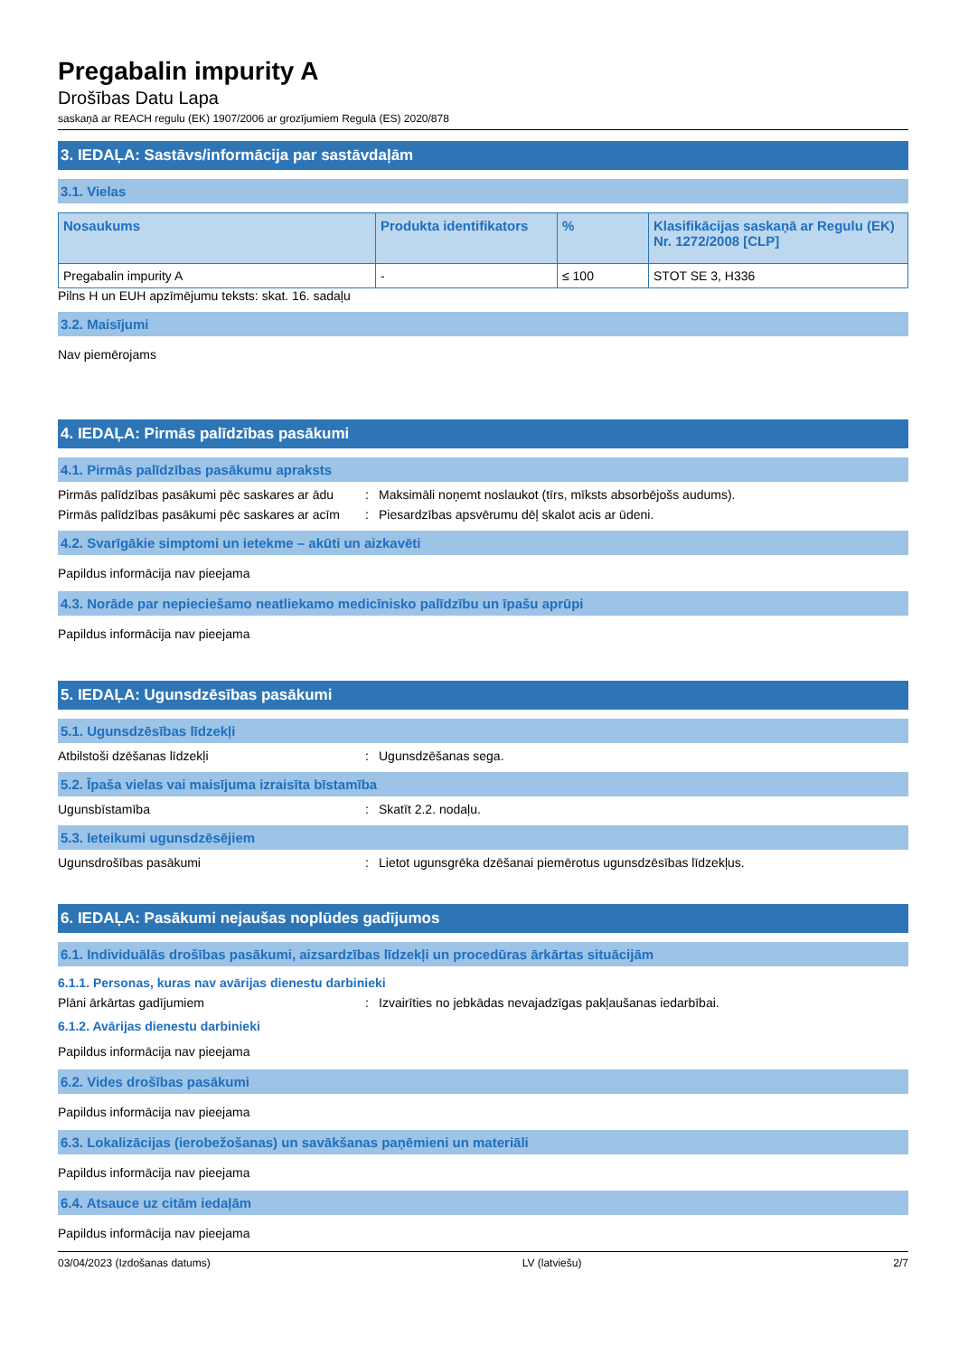Pregabalin impurity A
Drošības Datu Lapa
saskaņā ar REACH regulu (EK) 1907/2006 ar grozījumiem Regulā (ES) 2020/878
3. IEDAĻA: Sastāvs/informācija par sastāvdaļām
3.1. Vielas
| Nosaukums | Produkta identifikators | % | Klasifikācijas saskaņā ar Regulu (EK) Nr. 1272/2008 [CLP] |
| --- | --- | --- | --- |
| Pregabalin impurity A | - | ≤ 100 | STOT SE 3, H336 |
Pilns H un EUH apzīmējumu teksts: skat. 16. sadaļu
3.2. Maisījumi
Nav piemērojams
4. IEDAĻA: Pirmās palīdzības pasākumi
4.1. Pirmās palīdzības pasākumu apraksts
Pirmās palīdzības pasākumi pēc saskares ar ādu: Maksimāli noņemt noslaukot (tīrs, mīksts absorbējošs audums).
Pirmās palīdzības pasākumi pēc saskares ar acīm: Piesardzības apsvērumu dēļ skalot acis ar ūdeni.
4.2. Svarīgākie simptomi un ietekme – akūti un aizkavēti
Papildus informācija nav pieejama
4.3. Norāde par nepieciešamo neatliekamo medicīnisko palīdzību un īpašu aprūpi
Papildus informācija nav pieejama
5. IEDAĻA: Ugunsdzēsības pasākumi
5.1. Ugunsdzēsības līdzekļi
Atbilstoši dzēšanas līdzekļi: Ugunsdzēšanas sega.
5.2. Īpaša vielas vai maisījuma izraisīta bīstamība
Ugunsbīstamība: Skatīt 2.2. nodaļu.
5.3. Ieteikumi ugunsdzēsējiem
Ugunsdrošības pasākumi: Lietot ugunsgrēka dzēšanai piemērotus ugunsdzēsības līdzekļus.
6. IEDAĻA: Pasākumi nejaušas noplūdes gadījumos
6.1. Individuālās drošības pasākumi, aizsardzības līdzekļi un procedūras ārkārtas situācijām
6.1.1. Personas, kuras nav avārijas dienestu darbinieki
Plāni ārkārtas gadījumiem: Izvairīties no jebkādas nevajadzīgas pakļaušanas iedarbībai.
6.1.2. Avārijas dienestu darbinieki
Papildus informācija nav pieejama
6.2. Vides drošības pasākumi
Papildus informācija nav pieejama
6.3. Lokalizācijas (ierobežošanas) un savākšanas paņēmieni un materiāli
Papildus informācija nav pieejama
6.4. Atsauce uz citām iedaļām
Papildus informācija nav pieejama
03/04/2023 (Izdošanas datums) LV (latviešu) 2/7